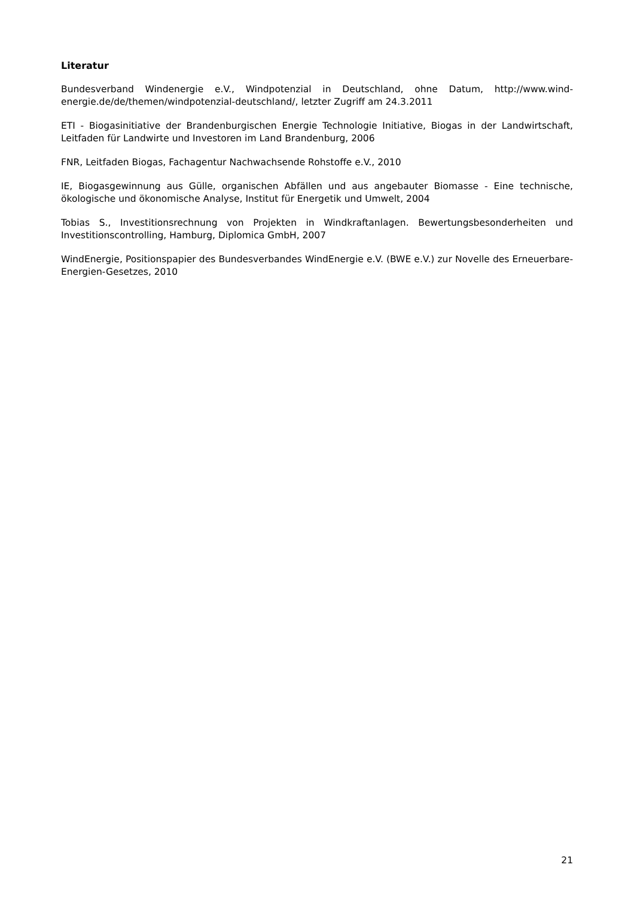Literatur
Bundesverband Windenergie e.V., Windpotenzial in Deutschland, ohne Datum, http://www.wind-energie.de/de/themen/windpotenzial-deutschland/, letzter Zugriff am 24.3.2011
ETI - Biogasinitiative der Brandenburgischen Energie Technologie Initiative, Biogas in der Landwirtschaft, Leitfaden für Landwirte und Investoren im Land Brandenburg, 2006
FNR, Leitfaden Biogas, Fachagentur Nachwachsende Rohstoffe e.V., 2010
IE, Biogasgewinnung aus Gülle, organischen Abfällen und aus angebauter Biomasse - Eine technische, ökologische und ökonomische Analyse, Institut für Energetik und Umwelt, 2004
Tobias S., Investitionsrechnung von Projekten in Windkraftanlagen. Bewertungsbesonderheiten und Investitionscontrolling, Hamburg, Diplomica GmbH, 2007
WindEnergie, Positionspapier des Bundesverbandes WindEnergie e.V. (BWE e.V.) zur Novelle des Erneuerbare-Energien-Gesetzes, 2010
21